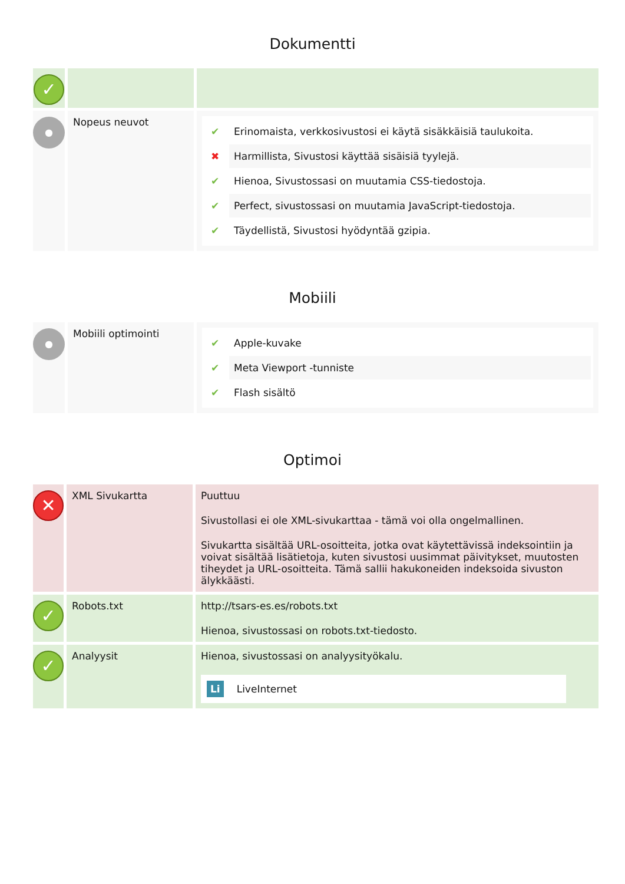Dokumentti
| ✓ | | |
| ● | Nopeus neuvot | ✔ Erinomaista, verkkosivustosi ei käytä sisäkkäisiä taulukoita. ✖ Harmillista, Sivustosi käyttää sisäisiä tyylejä. ✔ Hienoa, Sivustossasi on muutamia CSS-tiedostoja. ✔ Perfect, sivustossasi on muutamia JavaScript-tiedostoja. ✔ Täydellistä, Sivustosi hyödyntää gzipia. |
Mobiili
| ● | Mobiili optimointi | ✔ Apple-kuvake ✔ Meta Viewport -tunniste ✔ Flash sisältö |
Optimoi
| ✕ | XML Sivukartta | Puuttuu Sivustollasi ei ole XML-sivukarttaa - tämä voi olla ongelmallinen. Sivukartta sisältää URL-osoitteita, jotka ovat käytettävissä indeksointiin ja voivat sisältää lisätietoja, kuten sivustosi uusimmat päivitykset, muutosten tiheydet ja URL-osoitteita. Tämä sallii hakukoneiden indeksoida sivuston älykkäästi. |
| ✓ | Robots.txt | http://tsars-es.es/robots.txt Hienoa, sivustossasi on robots.txt-tiedosto. |
| ✓ | Analyysit | Hienoa, sivustossasi on analyysityökalu. Li LiveInternet |